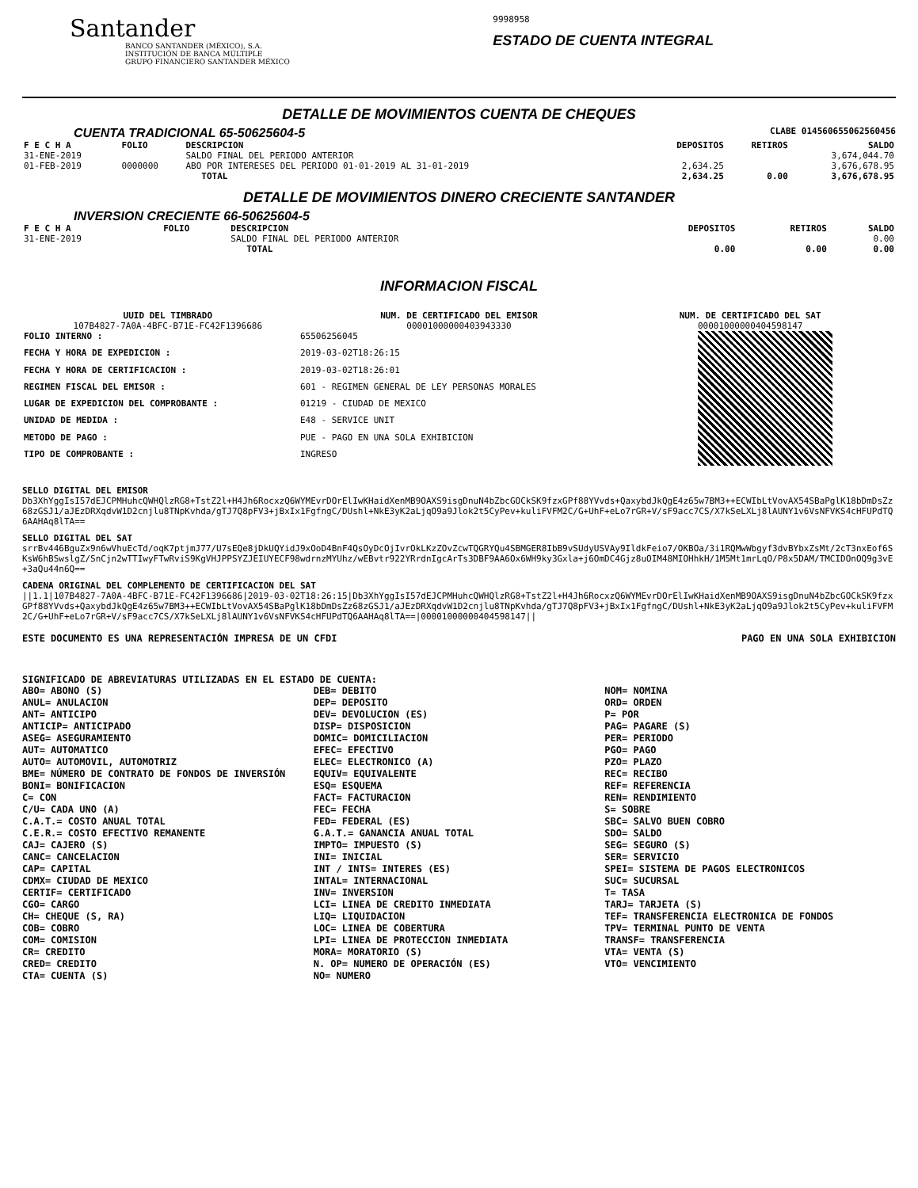Santander
BANCO SANTANDER (MÉXICO), S.A.
INSTITUCIÓN DE BANCA MÚLTIPLE
GRUPO FINANCIERO SANTANDER MÉXICO
9998958
ESTADO DE CUENTA INTEGRAL
DETALLE DE MOVIMIENTOS CUENTA DE CHEQUES
CUENTA TRADICIONAL 65-50625604-5 CLABE 014560655062560456
| F E C H A | FOLIO | DESCRIPCION | DEPOSITOS | RETIROS | SALDO |
| --- | --- | --- | --- | --- | --- |
| 31-ENE-2019 | | SALDO FINAL DEL PERIODO ANTERIOR | | | 3,674,044.70 |
| 01-FEB-2019 | 0000000 | ABO POR INTERESES DEL PERIODO 01-01-2019 AL 31-01-2019 | 2,634.25 | | 3,676,678.95 |
| | | TOTAL | 2,634.25 | 0.00 | 3,676,678.95 |
DETALLE DE MOVIMIENTOS DINERO CRECIENTE SANTANDER
INVERSION CRECIENTE 66-50625604-5
| F E C H A | FOLIO | DESCRIPCION | DEPOSITOS | RETIROS | SALDO |
| --- | --- | --- | --- | --- | --- |
| 31-ENE-2019 | | SALDO FINAL DEL PERIODO ANTERIOR | | | 0.00 |
| | | TOTAL | 0.00 | 0.00 | 0.00 |
INFORMACION FISCAL
UUID DEL TIMBRADO
107B4827-7A0A-4BFC-B71E-FC42F1396686
NUM. DE CERTIFICADO DEL EMISOR
00001000000403943330
NUM. DE CERTIFICADO DEL SAT
00001000000404598147
| FOLIO INTERNO : | 65506256045 |
| FECHA Y HORA DE EXPEDICION : | 2019-03-02T18:26:15 |
| FECHA Y HORA DE CERTIFICACION : | 2019-03-02T18:26:01 |
| REGIMEN FISCAL DEL EMISOR : | 601 - REGIMEN GENERAL DE LEY PERSONAS MORALES |
| LUGAR DE EXPEDICION DEL COMPROBANTE : | 01219 - CIUDAD DE MEXICO |
| UNIDAD DE MEDIDA : | E48 - SERVICE UNIT |
| METODO DE PAGO : | PUE - PAGO EN UNA SOLA EXHIBICION |
| TIPO DE COMPROBANTE : | INGRESO |
SELLO DIGITAL DEL EMISOR
Db3XhYggIsI57dEJCPMHuhcQWHQlzRG8+TstZ2l+H4Jh6RocxzQ6WYMEvrDOrElIwKHaidXenMB9OAXS9isgDnuN4bZbcGOCkSK9fzxGPf88YVvds+QaxybdJkQgE4z65w7BM3++ECWIbLtVovAX54SBaPglK18bDmDsZz68zGSJ1/aJEzDRXqdvW1D2cnjlu8TNpKvhda/gTJ7Q8pFV3+jBxIx1FgfngC/DUshl+NkE3yK2aLjqO9a9Jlok2t5CyPev+kuliFVFM2C/G+UhF+eLo7rGR+V/sF9acc7CS/X7kSeLXLj8lAUNY1v6VsNFVKS4cHFUPdTQ6AAHAq8lTA==
SELLO DIGITAL DEL SAT
srrBv446BguZx9n6wVhuEcTd/oqK7ptjmJ77/U7sEQe8jDkUQYidJ9xOoD4BnF4QsOyDcOjIvrOkLKzZOvZcwTQGRYQu4SBMGER8IbB9vSUdyUSVAy9IldkFeio7/OKBOa/3i1RQMwWbgyf3dvBYbxZsMt/2cT3nxEof6SKsW6hBSwslgZ/SnCjn2wTTIwyFTwRviS9KgVHJPPSYZJEIUYECF98wdrnzMYUhz/wEBvtr922YRrdnIgcArTs3DBF9AA6Ox6WH9ky3Gxla+j6OmDC4Gjz8uOIM48MIOHhkH/1M5Mt1mrLqO/P8x5DAM/TMCIDOnOQ9g3vE+3aQu44n6Q==
CADENA ORIGINAL DEL COMPLEMENTO DE CERTIFICACION DEL SAT
||1.1|107B4827-7A0A-4BFC-B71E-FC42F1396686|2019-03-02T18:26:15|Db3XhYggIsI57dEJCPMHuhcQWHQlzRG8+TstZ2l+H4Jh6RocxzQ6WYMEvrDOrElIwKHaidXenMB9OAXS9isgDnuN4bZbcGOCkSK9fzxGPf88YVvds+QaxybdJkQgE4z65w7BM3++ECWIbLtVovAX54SBaPglK18bDmDsZz68zGSJ1/aJEzDRXqdvW1D2cnjlu8TNpKvhda/gTJ7Q8pFV3+jBxIx1FgfngC/DUshl+NkE3yK2aLjqO9a9Jlok2t5CyPev+kuliFVFM2C/G+UhF+eLo7rGR+V/sF9acc7CS/X7kSeLXLj8lAUNY1v6VsNFVKS4cHFUPdTQ6AAHAq8lTA==|00001000000404598147||
ESTE DOCUMENTO ES UNA REPRESENTACIÓN IMPRESA DE UN CFDI PAGO EN UNA SOLA EXHIBICION
SIGNIFICADO DE ABREVIATURAS UTILIZADAS EN EL ESTADO DE CUENTA:
ABO= ABONO (S)
ANUL= ANULACION
ANT= ANTICIPO
ANTICIP= ANTICIPADO
ASEG= ASEGURAMIENTO
AUT= AUTOMATICO
AUTO= AUTOMOVIL, AUTOMOTRIZ
BME= NÚMERO DE CONTRATO DE FONDOS DE INVERSIÓN
BONI= BONIFICACION
C= CON
C/U= CADA UNO (A)
C.A.T.= COSTO ANUAL TOTAL
C.E.R.= COSTO EFECTIVO REMANENTE
CAJ= CAJERO (S)
CANC= CANCELACION
CAP= CAPITAL
CDMX= CIUDAD DE MEXICO
CERTIF= CERTIFICADO
CGO= CARGO
CH= CHEQUE (S, RA)
COB= COBRO
COM= COMISION
CR= CREDITO
CRED= CREDITO
CTA= CUENTA (S)
DEB= DEBITO
DEP= DEPOSITO
DEV= DEVOLUCION (ES)
DISP= DISPOSICION
DOMIC= DOMICILIACION
EFEC= EFECTIVO
ELEC= ELECTRONICO (A)
EQUIV= EQUIVALENTE
ESQ= ESQUEMA
FACT= FACTURACION
FEC= FECHA
FED= FEDERAL (ES)
G.A.T.= GANANCIA ANUAL TOTAL
IMPTO= IMPUESTO (S)
INI= INICIAL
INT / INTS= INTERES (ES)
INTAL= INTERNACIONAL
INV= INVERSION
LCI= LINEA DE CREDITO INMEDIATA
LIQ= LIQUIDACION
LOC= LINEA DE COBERTURA
LPI= LINEA DE PROTECCION INMEDIATA
MORA= MORATORIO (S)
N. OP= NUMERO DE OPERACIÓN (ES)
NO= NUMERO
NOM= NOMINA
ORD= ORDEN
P= POR
PAG= PAGARE (S)
PER= PERIODO
PGO= PAGO
PZO= PLAZO
REC= RECIBO
REF= REFERENCIA
REN= RENDIMIENTO
S= SOBRE
SBC= SALVO BUEN COBRO
SDO= SALDO
SEG= SEGURO (S)
SER= SERVICIO
SPEI= SISTEMA DE PAGOS ELECTRONICOS
SUC= SUCURSAL
T= TASA
TARJ= TARJETA (S)
TEF= TRANSFERENCIA ELECTRONICA DE FONDOS
TPV= TERMINAL PUNTO DE VENTA
TRANSF= TRANSFERENCIA
VTA= VENTA (S)
VTO= VENCIMIENTO